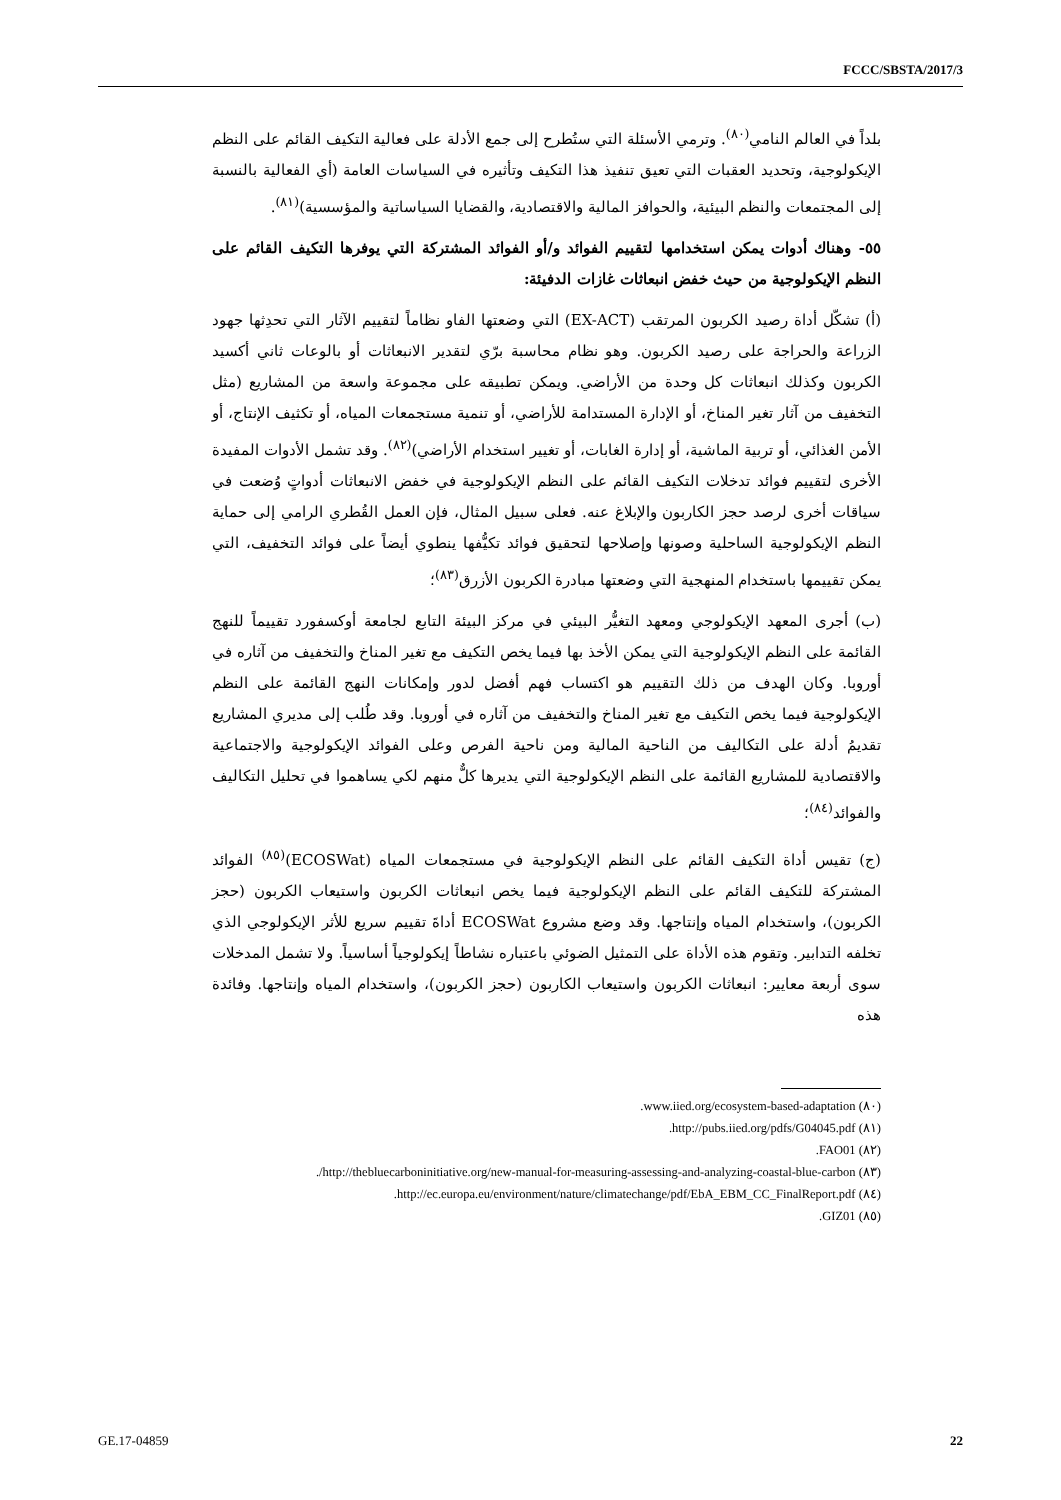FCCC/SBSTA/2017/3
بلداً في العالم النامي<sup>(٨٠)</sup>. وترمي الأسئلة التي ستُطرح إلى جمع الأدلة على فعالية التكيف القائم على النظم الإيكولوجية، وتحديد العقبات التي تعيق تنفيذ هذا التكيف وتأثيره في السياسات العامة (أي الفعالية بالنسبة إلى المجتمعات والنظم البيئية، والحوافز المالية والاقتصادية، والقضايا السياساتية والمؤسسية)<sup>(٨١)</sup>.
٥٥- وهناك أدوات يمكن استخدامها لتقييم الفوائد و/أو الفوائد المشتركة التي يوفرها التكيف القائم على النظم الإيكولوجية من حيث خفض انبعاثات غازات الدفيئة:
(أ) تشكّل أداة رصيد الكربون المرتقب (EX-ACT) التي وضعتها الفاو نظاماً لتقييم الآثار التي تحدِثها جهود الزراعة والحراجة على رصيد الكربون. وهو نظام محاسبة برّي لتقدير الانبعاثات أو بالوعات ثاني أكسيد الكربون وكذلك انبعاثات كل وحدة من الأراضي. ويمكن تطبيقه على مجموعة واسعة من المشاريع (مثل التخفيف من آثار تغير المناخ، أو الإدارة المستدامة للأراضي، أو تنمية مستجمعات المياه، أو تكثيف الإنتاج، أو الأمن الغذائي، أو تربية الماشية، أو إدارة الغابات، أو تغيير استخدام الأراضي)<sup>(٨٢)</sup>. وقد تشمل الأدوات المفيدة الأخرى لتقييم فوائد تدخلات التكيف القائم على النظم الإيكولوجية في خفض الانبعاثات أدواتٍ وُضعت في سياقات أخرى لرصد حجز الكاربون والإبلاغ عنه. فعلى سبيل المثال، فإن العمل القُطري الرامي إلى حماية النظم الإيكولوجية الساحلية وصونها وإصلاحها لتحقيق فوائد تكيُّفها ينطوي أيضاً على فوائد التخفيف، التي يمكن تقييمها باستخدام المنهجية التي وضعتها مبادرة الكربون الأزرق<sup>(٨٣)</sup>؛
(ب) أجرى المعهد الإيكولوجي ومعهد التغيُّر البيئي في مركز البيئة التابع لجامعة أوكسفورد تقييماً للنهج القائمة على النظم الإيكولوجية التي يمكن الأخذ بها فيما يخص التكيف مع تغير المناخ والتخفيف من آثاره في أوروبا. وكان الهدف من ذلك التقييم هو اكتساب فهم أفضل لدور وإمكانات النهج القائمة على النظم الإيكولوجية فيما يخص التكيف مع تغير المناخ والتخفيف من آثاره في أوروبا. وقد طُلب إلى مديري المشاريع تقديمُ أدلة على التكاليف من الناحية المالية ومن ناحية الفرص وعلى الفوائد الإيكولوجية والاجتماعية والاقتصادية للمشاريع القائمة على النظم الإيكولوجية التي يديرها كلٌّ منهم لكي يساهموا في تحليل التكاليف والفوائد<sup>(٨٤)</sup>؛
(ج) تقيس أداة التكيف القائم على النظم الإيكولوجية في مستجمعات المياه (ECOSWat)<sup>(٨٥)</sup> الفوائد المشتركة للتكيف القائم على النظم الإيكولوجية فيما يخص انبعاثات الكربون واستيعاب الكربون (حجز الكربون)، واستخدام المياه وإنتاجها. وقد وضع مشروع ECOSWat أداةَ تقييم سريع للأثر الإيكولوجي الذي تخلفه التدابير. وتقوم هذه الأداة على التمثيل الضوئي باعتباره نشاطاً إيكولوجياً أساسياً. ولا تشمل المدخلات سوى أربعة معايير: انبعاثات الكربون واستيعاب الكاربون (حجز الكربون)، واستخدام المياه وإنتاجها. وفائدة هذه
(٨٠) www.iied.org/ecosystem-based-adaptation.
(٨١) http://pubs.iied.org/pdfs/G04045.pdf.
(٨٢) FAO01.
(٨٣) http://thebluecarboninitiative.org/new-manual-for-measuring-assessing-and-analyzing-coastal-blue-carbon/.
(٨٤) http://ec.europa.eu/environment/nature/climatechange/pdf/EbA_EBM_CC_FinalReport.pdf.
(٨٥) GIZ01.
GE.17-04859 22